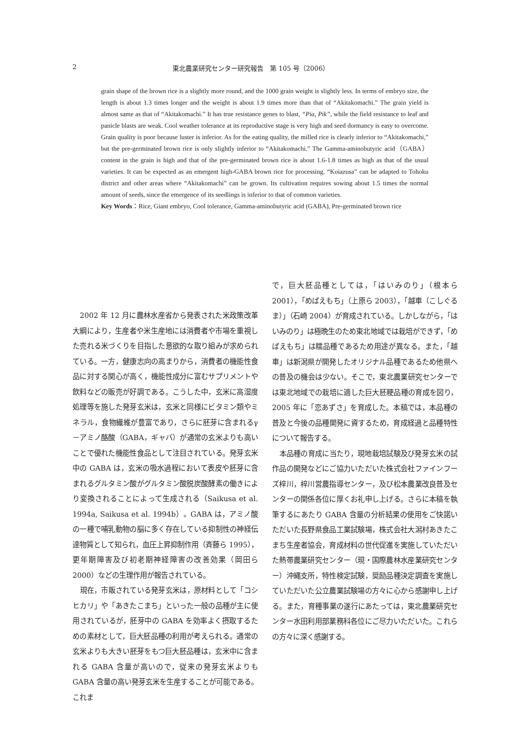2 東北農業研究センター研究報告　第 105 号（2006）
grain shape of the brown rice is a slightly more round, and the 1000 grain weight is slightly less. In terms of embryo size, the length is about 1.3 times longer and the weight is about 1.9 times more than that of “Akitakomachi.” The grain yield is almost same as that of “Akitakomachi.” It has true resistance genes to blast, “Pia, Pik”, while the field resistance to leaf and panicle blasts are weak. Cool weather tolerance at its reproductive stage is very high and seed dormancy is easy to overcome. Grain quality is poor because luster is inferior. As for the eating quality, the milled rice is clearly inferior to “Akitakomachi,” but the pre-germinated brown rice is only slightly inferior to “Akitakomachi.” The Gamma-aminobutyric acid（GABA）content in the grain is high and that of the pre-germinated brown rice is about 1.6-1.8 times as high as that of the usual varieties. It can be expected as an emergent high-GABA brown rice for processing. “Koiazusa” can be adapted to Tohoku district and other areas where “Akitakomachi” can be grown. Its cultivation requires sowing about 1.5 times the normal amount of seeds, since the emergence of its seedlings is inferior to that of common varieties.
Key Words：Rice, Giant embryo, Cool tolerance, Gamma-aminobutyric acid (GABA), Pre-germinated brown rice
2002 年 12 月に農林水産省から発表された米政策改革大綱により，生産者や米生産地には消費者や市場を重視した売れる米づくりを目指した意欲的な取り組みが求められている。一方，健康志向の高まりから，消費者の機能性食品に対する関心が高く，機能性成分に富むサプリメントや飲料などの販売が好調である。こうした中，玄米に高湿度処理等を施した発芽玄米は，玄米と同様にビタミン類やミネラル，食物繊維が豊富であり，さらに胚芽に含まれるγ－アミノ酪酸（GABA，ギャバ）が通常の玄米よりも高いことで優れた機能性食品として注目されている。発芽玄米中の GABA は，玄米の吸水過程において表皮や胚芽に含まれるグルタミン酸がグルタミン酸脱炭酸酵素の働きにより変換されることによって生成される（Saikusa et al. 1994a, Saikusa et al. 1994b）。GABA は，アミノ酸の一種で哺乳動物の脳に多く存在している抑制性の神経伝達物質として知られ，血圧上昇抑制作用（斉藤ら 1995），更年期障害及び初老期神経障害の改善効果（岡田ら 2000）などの生理作用が報告されている。
現在，市販されている発芽玄米は，原材料として「コシヒカリ」や「あきたこまち」といった一般の品種が主に使用されているが，胚芽中の GABA を効率よく摂取するための素材として，巨大胚品種の利用が考えられる。通常の玄米よりも大きい胚芽をもつ巨大胚品種は，玄米中に含まれる GABA 含量が高いので，従来の発芽玄米よりも GABA 含量の高い発芽玄米を生産することが可能である。これま
で，巨大胚品種としては，「はいみのり」（根本ら 2001），「めばえもち」（上原ら 2003），「越車（こしぐるま）」（石崎 2004）が育成されている。しかしながら，「はいみのり」は極晩生のため東北地域では栽培ができず，「めばえもち」は糯品種であるため用途が異なる。また，「越車」は新潟県が開発したオリジナル品種であるため他県への普及の機会は少ない。そこで，東北農業研究センターでは東北地域での栽培に適した巨大胚粳品種の育成を図り，2005 年に「恋あずさ」を育成した。本稿では，本品種の普及と今後の品種開発に資するため，育成経過と品種特性について報告する。
本品種の育成に当たり，現地栽培試験及び発芽玄米の試作品の開発などにご協力いただいた株式会社ファインフーズ梓川，梓川営農指導センター，及び松本農業改良普及センターの関係各位に厚くお礼申し上げる。さらに本稿を執筆するにあたり GABA 含量の分析結果の使用をご快諾いただいた長野県食品工業試験場，株式会社大潟村あきたこまち生産者協会，育成材料の世代促進を実施していただいた熱帯農業研究センター（現・国際農林水産業研究センター）沖縄支所，特性検定試験，奨励品種決定調査を実施していただいた公立農業試験場の方々に心から感謝申し上げる。また，育種事業の遂行にあたっては，東北農業研究センター水田利用部業務科各位にご尽力いただいた。これらの方々に深く感謝する。